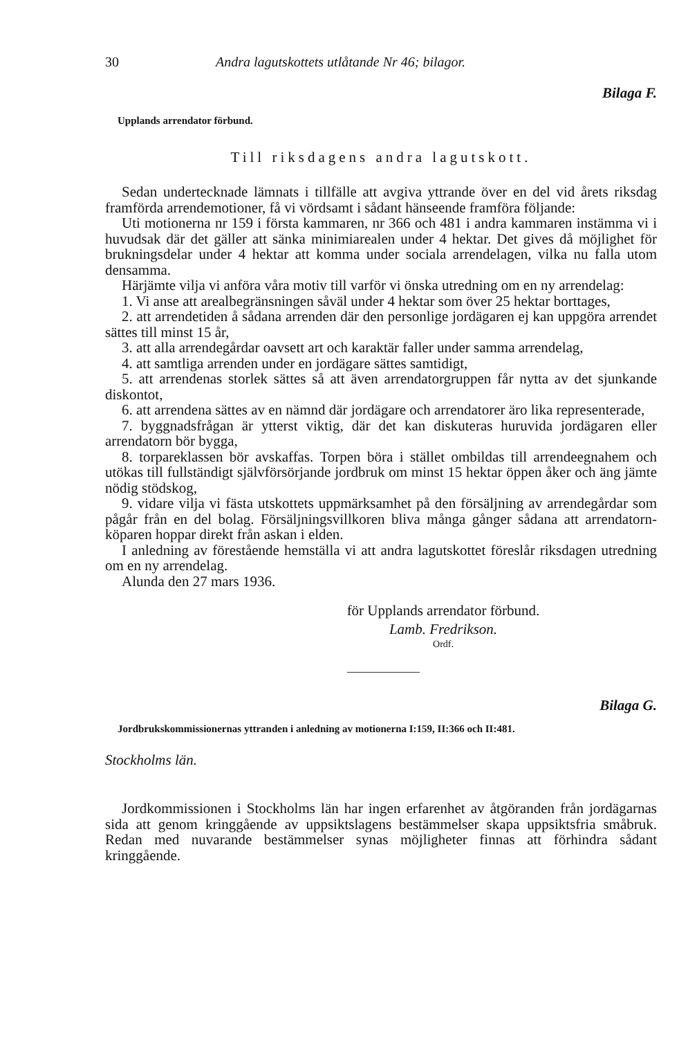30 Andra lagutskottets utlåtande Nr 46; bilagor.
Bilaga F.
Upplands arrendator förbund.
Till riksdagens andra lagutskott.
Sedan undertecknade lämnats i tillfälle att avgiva yttrande över en del vid årets riksdag framförda arrendemotioner, få vi vördsamt i sådant hänseende framföra följande:
Uti motionerna nr 159 i första kammaren, nr 366 och 481 i andra kammaren instämma vi i huvudsak där det gäller att sänka minimiarealen under 4 hektar. Det gives då möjlighet för brukningsdelar under 4 hektar att komma under sociala arrendelagen, vilka nu falla utom densamma.
Härjämte vilja vi anföra våra motiv till varför vi önska utredning om en ny arrendelag:
1. Vi anse att arealbegränsningen såväl under 4 hektar som över 25 hektar borttages,
2. att arrendetiden å sådana arrenden där den personlige jordägaren ej kan uppgöra arrendet sättes till minst 15 år,
3. att alla arrendegårdar oavsett art och karaktär faller under samma arrendelag,
4. att samtliga arrenden under en jordägare sättes samtidigt,
5. att arrendenas storlek sättes så att även arrendatorgruppen får nytta av det sjunkande diskontot,
6. att arrendena sättes av en nämnd där jordägare och arrendatorer äro lika representerade,
7. byggnadsfrågan är ytterst viktig, där det kan diskuteras huruvida jordägaren eller arrendatorn bör bygga,
8. torpareklassen bör avskaffas. Torpen böra i stället ombildas till arrendeegnahem och utökas till fullständigt självförsörjande jordbruk om minst 15 hektar öppen åker och äng jämte nödig stödskog,
9. vidare vilja vi fästa utskottets uppmärksamhet på den försäljning av arrendegårdar som pågår från en del bolag. Försäljningsvillkoren bliva många gånger sådana att arrendatorn-köparen hoppar direkt från askan i elden.
I anledning av förestående hemställa vi att andra lagutskottet föreslår riksdagen utredning om en ny arrendelag.
Alunda den 27 mars 1936.
för Upplands arrendator förbund.
Lamb. Fredrikson.
Ordf.
Bilaga G.
Jordbrukskommissionernas yttranden i anledning av motionerna I:159, II:366 och II:481.
Stockholms län.
Jordkommissionen i Stockholms län har ingen erfarenhet av åtgöranden från jordägarnas sida att genom kringgående av uppsiktslagens bestämmelser skapa uppsiktsfria småbruk. Redan med nuvarande bestämmelser synas möjligheter finnas att förhindra sådant kringgående.